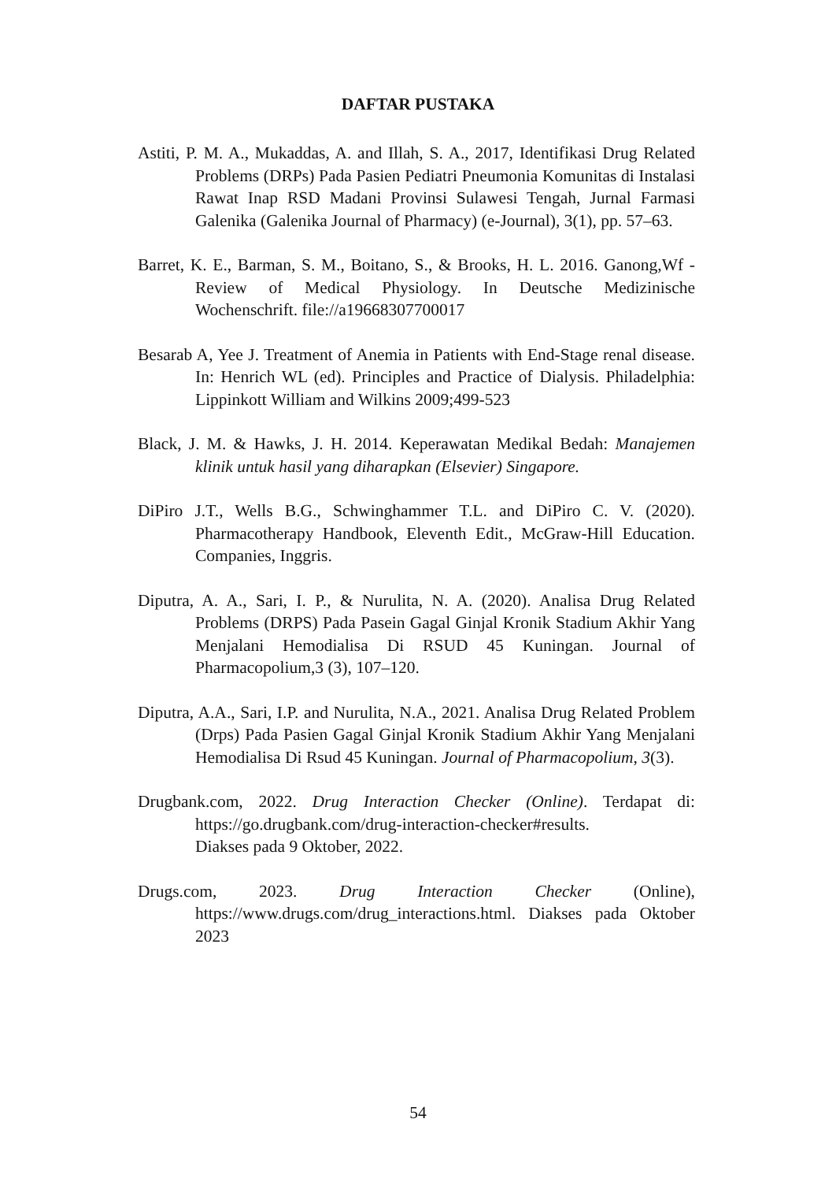DAFTAR PUSTAKA
Astiti, P. M. A., Mukaddas, A. and Illah, S. A., 2017, Identifikasi Drug Related Problems (DRPs) Pada Pasien Pediatri Pneumonia Komunitas di Instalasi Rawat Inap RSD Madani Provinsi Sulawesi Tengah, Jurnal Farmasi Galenika (Galenika Journal of Pharmacy) (e-Journal), 3(1), pp. 57–63.
Barret, K. E., Barman, S. M., Boitano, S., & Brooks, H. L. 2016. Ganong,Wf -Review of Medical Physiology. In Deutsche Medizinische Wochenschrift. file://a19668307700017
Besarab A, Yee J. Treatment of Anemia in Patients with End-Stage renal disease. In: Henrich WL (ed). Principles and Practice of Dialysis. Philadelphia: Lippinkott William and Wilkins 2009;499-523
Black, J. M. & Hawks, J. H. 2014. Keperawatan Medikal Bedah: Manajemen klinik untuk hasil yang diharapkan (Elsevier) Singapore.
DiPiro J.T., Wells B.G., Schwinghammer T.L. and DiPiro C. V. (2020). Pharmacotherapy Handbook, Eleventh Edit., McGraw-Hill Education. Companies, Inggris.
Diputra, A. A., Sari, I. P., & Nurulita, N. A. (2020). Analisa Drug Related Problems (DRPS) Pada Pasein Gagal Ginjal Kronik Stadium Akhir Yang Menjalani Hemodialisa Di RSUD 45 Kuningan. Journal of Pharmacopolium,3 (3), 107–120.
Diputra, A.A., Sari, I.P. and Nurulita, N.A., 2021. Analisa Drug Related Problem (Drps) Pada Pasien Gagal Ginjal Kronik Stadium Akhir Yang Menjalani Hemodialisa Di Rsud 45 Kuningan. Journal of Pharmacopolium, 3(3).
Drugbank.com, 2022. Drug Interaction Checker (Online). Terdapat di: https://go.drugbank.com/drug-interaction-checker#results.
Diakses pada 9 Oktober, 2022.
Drugs.com, 2023. Drug Interaction Checker (Online), https://www.drugs.com/drug_interactions.html. Diakses pada Oktober 2023
54